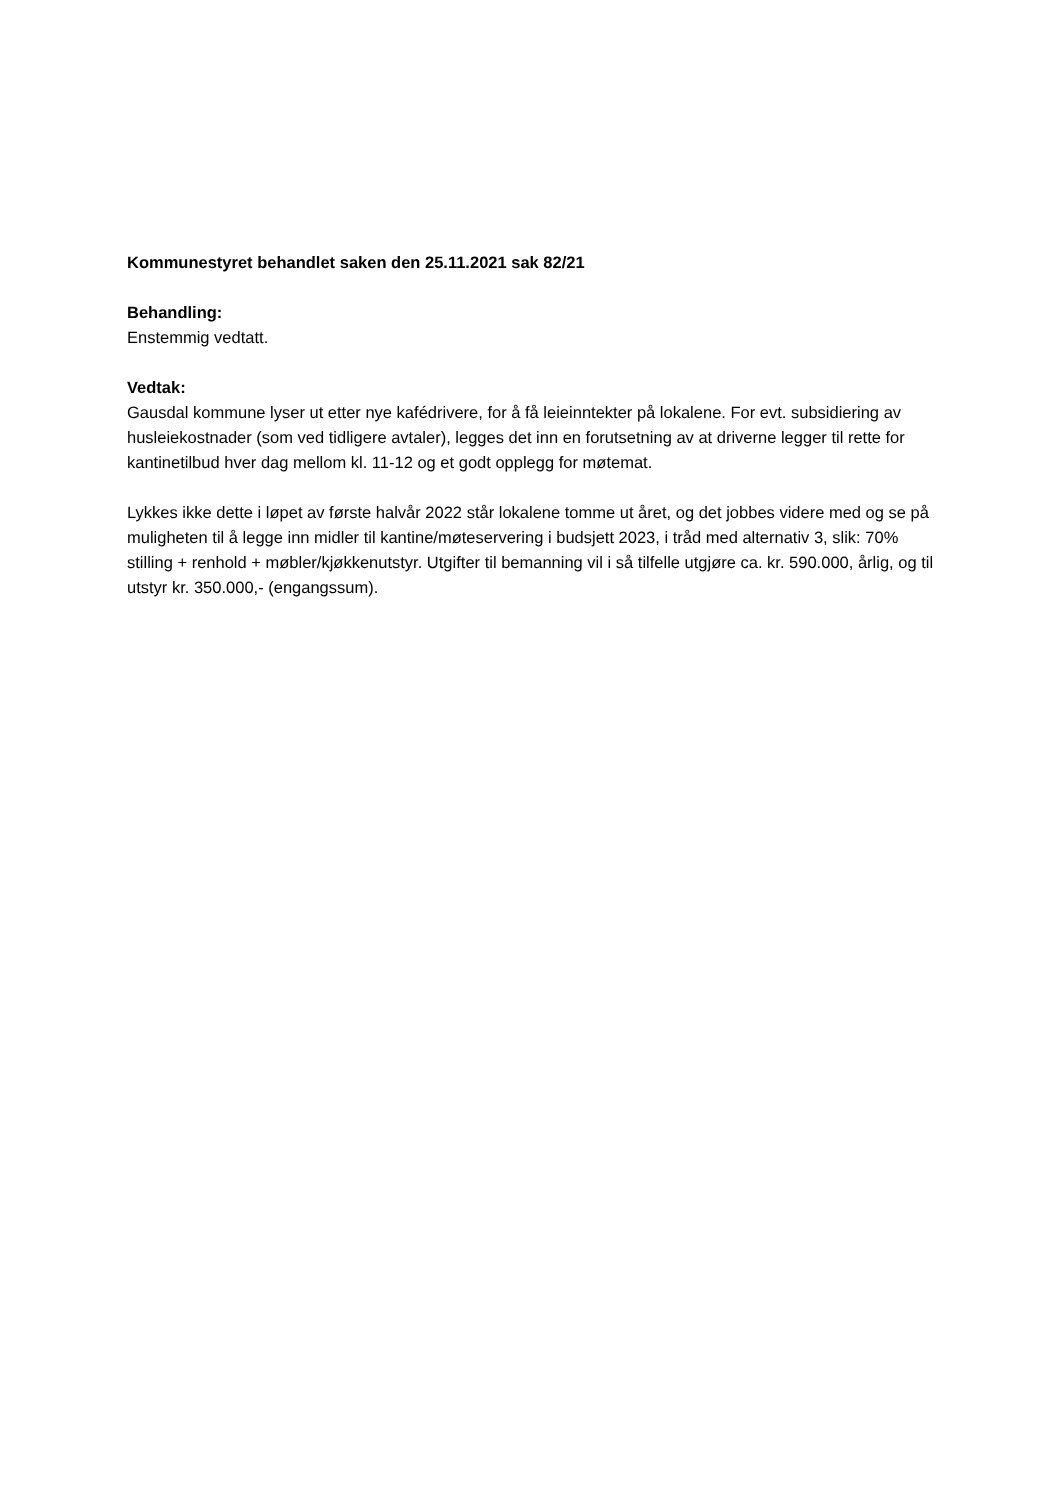Kommunestyret behandlet saken den 25.11.2021 sak 82/21
Behandling:
Enstemmig vedtatt.
Vedtak:
Gausdal kommune lyser ut etter nye kafédrivere, for å få leieinntekter på lokalene. For evt. subsidiering av husleiekostnader (som ved tidligere avtaler), legges det inn en forutsetning av at driverne legger til rette for kantinetilbud hver dag mellom kl. 11-12 og et godt opplegg for møtemat.
Lykkes ikke dette i løpet av første halvår 2022 står lokalene tomme ut året, og det jobbes videre med og se på muligheten til å legge inn midler til kantine/møteservering i budsjett 2023, i tråd med alternativ 3, slik: 70% stilling + renhold + møbler/kjøkkenutstyr. Utgifter til bemanning vil i så tilfelle utgjøre ca. kr. 590.000, årlig, og til utstyr kr. 350.000,- (engangssum).